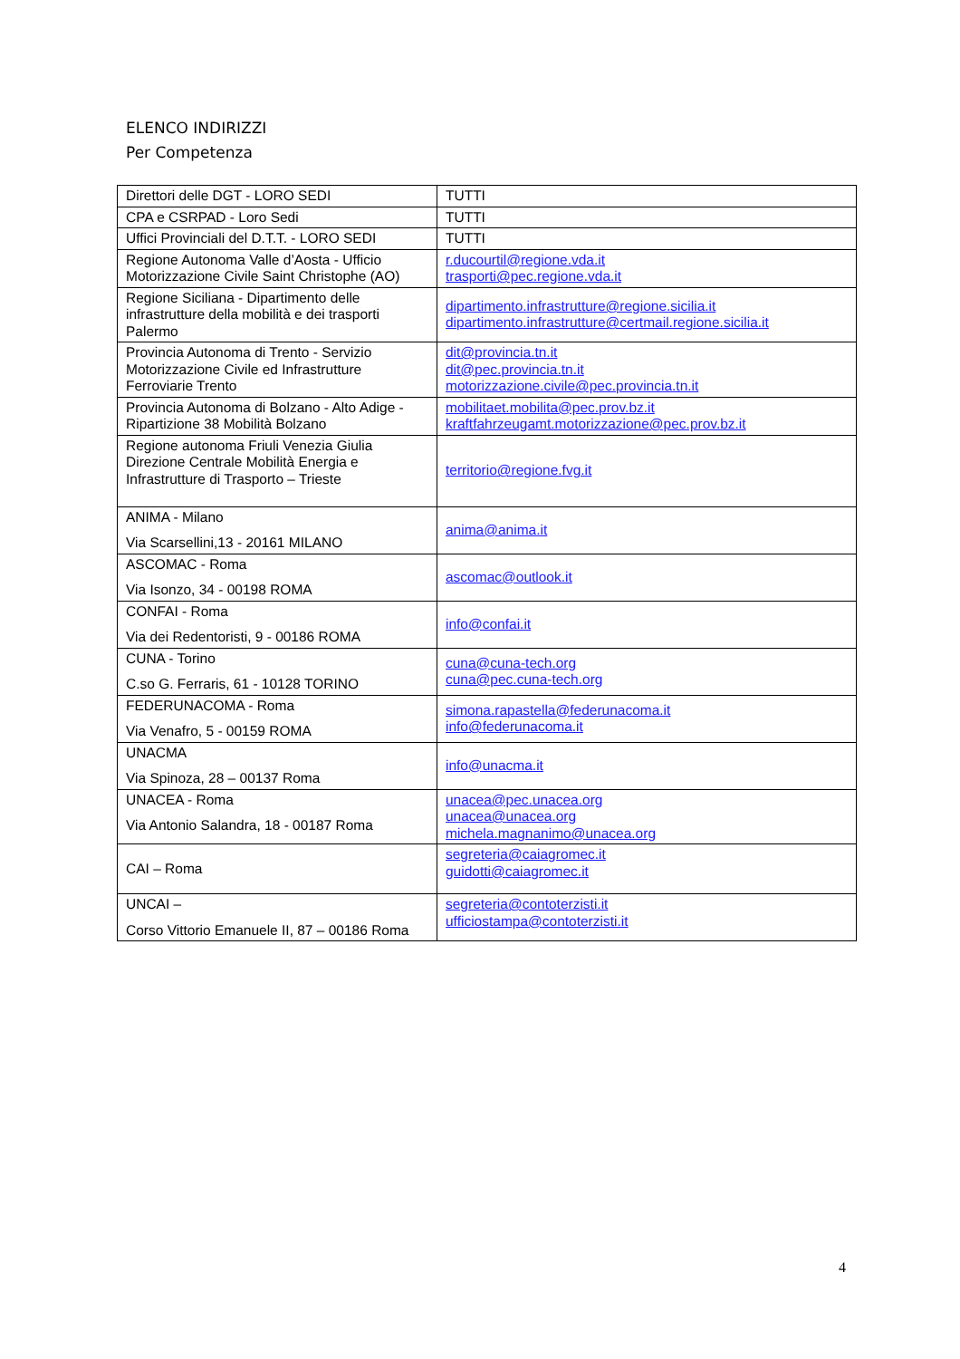ELENCO INDIRIZZI
Per Competenza
| Direttori delle DGT - LORO SEDI | TUTTI |
| CPA e CSRPAD - Loro Sedi | TUTTI |
| Uffici Provinciali del D.T.T. - LORO SEDI | TUTTI |
| Regione Autonoma Valle d’Aosta - Ufficio Motorizzazione Civile Saint Christophe (AO) | r.ducourtil@regione.vda.it trasporti@pec.regione.vda.it |
| Regione Siciliana - Dipartimento delle infrastrutture della mobilità e dei trasporti Palermo | dipartimento.infrastrutture@regione.sicilia.it dipartimento.infrastrutture@certmail.regione.sicilia.it |
| Provincia Autonoma di Trento - Servizio Motorizzazione Civile ed Infrastrutture Ferroviarie Trento | dit@provincia.tn.it dit@pec.provincia.tn.it motorizzazione.civile@pec.provincia.tn.it |
| Provincia Autonoma di Bolzano - Alto Adige - Ripartizione 38 Mobilità Bolzano | mobilitaet.mobilita@pec.prov.bz.it kraftfahrzeugamt.motorizzazione@pec.prov.bz.it |
| Regione autonoma Friuli Venezia Giulia Direzione Centrale Mobilità Energia e Infrastrutture di Trasporto – Trieste | territorio@regione.fvg.it |
| ANIMA - Milano Via Scarsellini,13 - 20161 MILANO | anima@anima.it |
| ASCOMAC - Roma Via Isonzo, 34 - 00198 ROMA | ascomac@outlook.it |
| CONFAI - Roma Via dei Redentoristi, 9 - 00186 ROMA | info@confai.it |
| CUNA - Torino C.so G. Ferraris, 61 - 10128 TORINO | cuna@cuna-tech.org cuna@pec.cuna-tech.org |
| FEDERUNACOMA - Roma Via Venafro, 5 - 00159 ROMA | simona.rapastella@federunacoma.it info@federunacoma.it |
| UNACMA Via Spinoza, 28 – 00137 Roma | info@unacma.it |
| UNACEA - Roma Via Antonio Salandra, 18 - 00187 Roma | unacea@pec.unacea.org unacea@unacea.org michela.magnanimo@unacea.org |
| CAI – Roma | segreteria@caiagromec.it guidotti@caiagromec.it |
| UNCAI – Corso Vittorio Emanuele II, 87 – 00186 Roma | segreteria@contoterzisti.it ufficiostampa@contoterzisti.it |
4